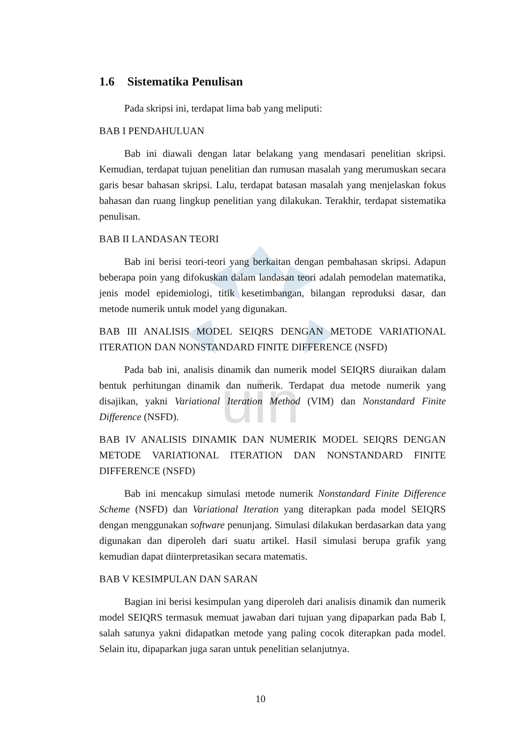uin
1.6 Sistematika Penulisan
Pada skripsi ini, terdapat lima bab yang meliputi:
BAB I PENDAHULUAN
Bab ini diawali dengan latar belakang yang mendasari penelitian skripsi. Kemudian, terdapat tujuan penelitian dan rumusan masalah yang merumuskan secara garis besar bahasan skripsi. Lalu, terdapat batasan masalah yang menjelaskan fokus bahasan dan ruang lingkup penelitian yang dilakukan. Terakhir, terdapat sistematika penulisan.
BAB II LANDASAN TEORI
Bab ini berisi teori-teori yang berkaitan dengan pembahasan skripsi. Adapun beberapa poin yang difokuskan dalam landasan teori adalah pemodelan matematika, jenis model epidemiologi, titik kesetimbangan, bilangan reproduksi dasar, dan metode numerik untuk model yang digunakan.
BAB III ANALISIS MODEL SEIQRS DENGAN METODE VARIATIONAL ITERATION DAN NONSTANDARD FINITE DIFFERENCE (NSFD)
Pada bab ini, analisis dinamik dan numerik model SEIQRS diuraikan dalam bentuk perhitungan dinamik dan numerik. Terdapat dua metode numerik yang disajikan, yakni Variational Iteration Method (VIM) dan Nonstandard Finite Difference (NSFD).
BAB IV ANALISIS DINAMIK DAN NUMERIK MODEL SEIQRS DENGAN METODE VARIATIONAL ITERATION DAN NONSTANDARD FINITE DIFFERENCE (NSFD)
Bab ini mencakup simulasi metode numerik Nonstandard Finite Difference Scheme (NSFD) dan Variational Iteration yang diterapkan pada model SEIQRS dengan menggunakan software penunjang. Simulasi dilakukan berdasarkan data yang digunakan dan diperoleh dari suatu artikel. Hasil simulasi berupa grafik yang kemudian dapat diinterpretasikan secara matematis.
BAB V KESIMPULAN DAN SARAN
Bagian ini berisi kesimpulan yang diperoleh dari analisis dinamik dan numerik model SEIQRS termasuk memuat jawaban dari tujuan yang dipaparkan pada Bab I, salah satunya yakni didapatkan metode yang paling cocok diterapkan pada model. Selain itu, dipaparkan juga saran untuk penelitian selanjutnya.
10